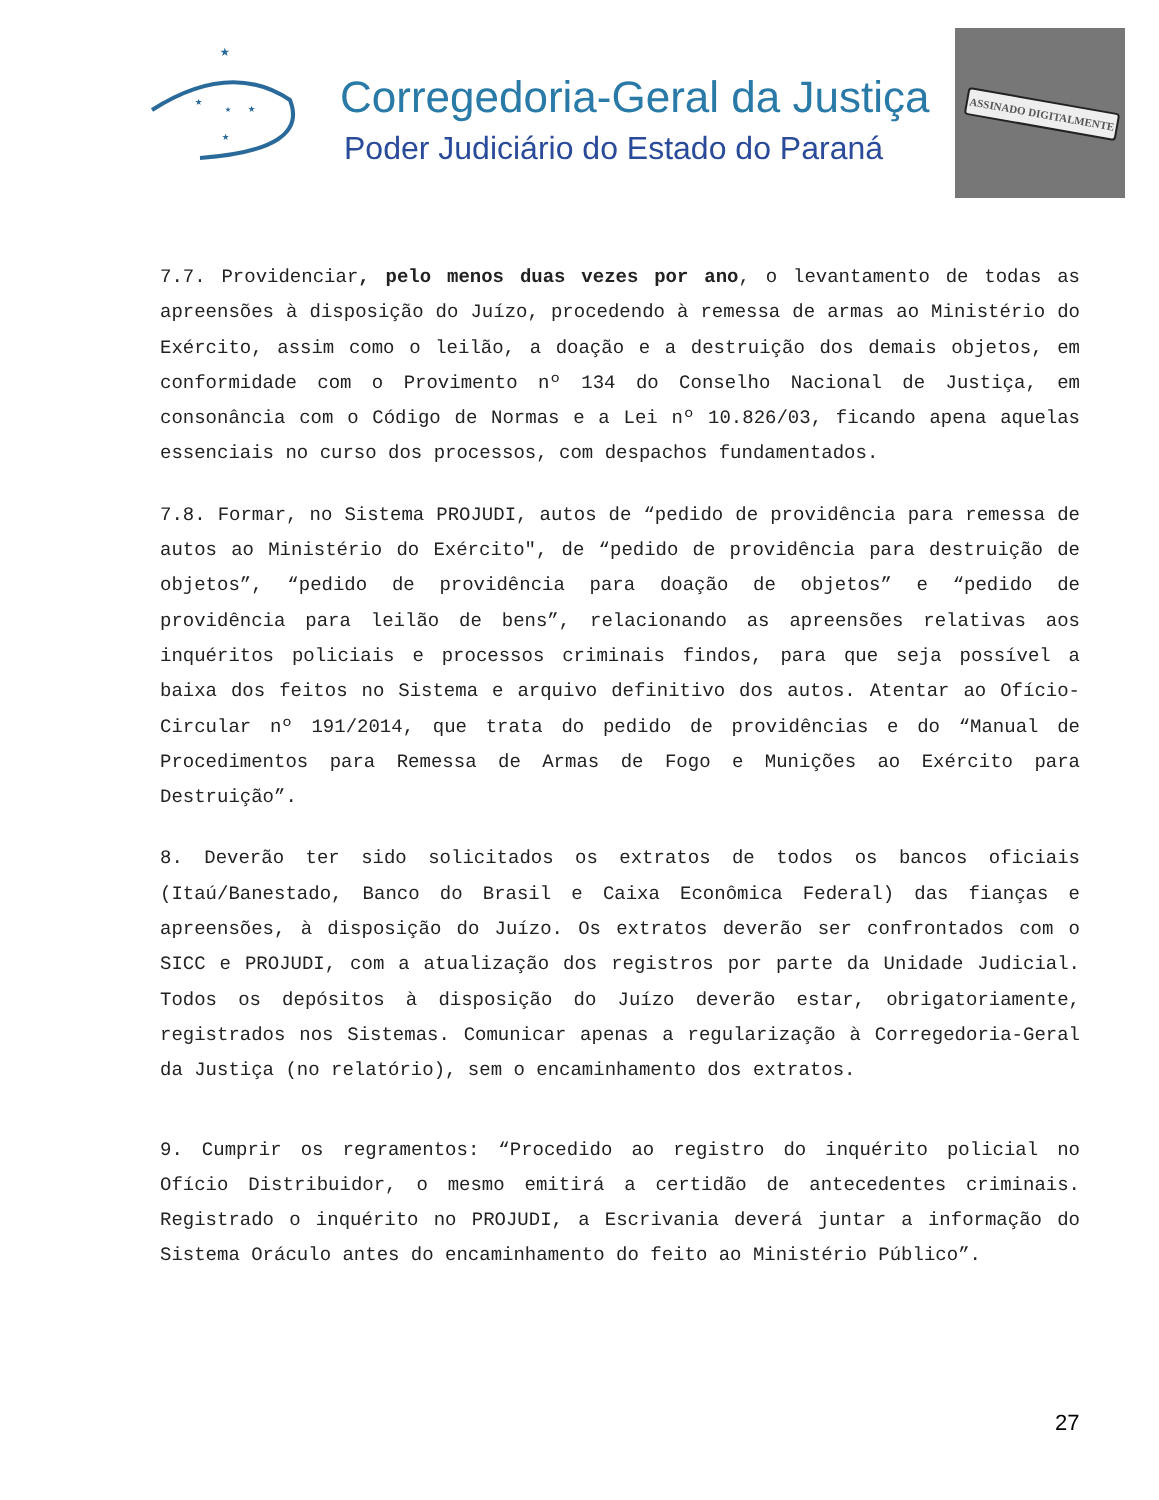★
★
★
★
★
Corregedoria-Geral da Justiça
Poder Judiciário do Estado do Paraná
ASSINADO DIGITALMENTE
7.7. Providenciar, pelo menos duas vezes por ano, o levantamento de todas as apreensões à disposição do Juízo, procedendo à remessa de armas ao Ministério do Exército, assim como o leilão, a doação e a destruição dos demais objetos, em conformidade com o Provimento nº 134 do Conselho Nacional de Justiça, em consonância com o Código de Normas e a Lei nº 10.826/03, ficando apena aquelas essenciais no curso dos processos, com despachos fundamentados.
7.8. Formar, no Sistema PROJUDI, autos de “pedido de providência para remessa de autos ao Ministério do Exército", de “pedido de providência para destruição de objetos”, “pedido de providência para doação de objetos” e “pedido de providência para leilão de bens”, relacionando as apreensões relativas aos inquéritos policiais e processos criminais findos, para que seja possível a baixa dos feitos no Sistema e arquivo definitivo dos autos. Atentar ao Ofício-Circular nº 191/2014, que trata do pedido de providências e do “Manual de Procedimentos para Remessa de Armas de Fogo e Munições ao Exército para Destruição”.
8. Deverão ter sido solicitados os extratos de todos os bancos oficiais (Itaú/Banestado, Banco do Brasil e Caixa Econômica Federal) das fianças e apreensões, à disposição do Juízo. Os extratos deverão ser confrontados com o SICC e PROJUDI, com a atualização dos registros por parte da Unidade Judicial. Todos os depósitos à disposição do Juízo deverão estar, obrigatoriamente, registrados nos Sistemas. Comunicar apenas a regularização à Corregedoria-Geral da Justiça (no relatório), sem o encaminhamento dos extratos.
9. Cumprir os regramentos: “Procedido ao registro do inquérito policial no Ofício Distribuidor, o mesmo emitirá a certidão de antecedentes criminais. Registrado o inquérito no PROJUDI, a Escrivania deverá juntar a informação do Sistema Oráculo antes do encaminhamento do feito ao Ministério Público”.
27